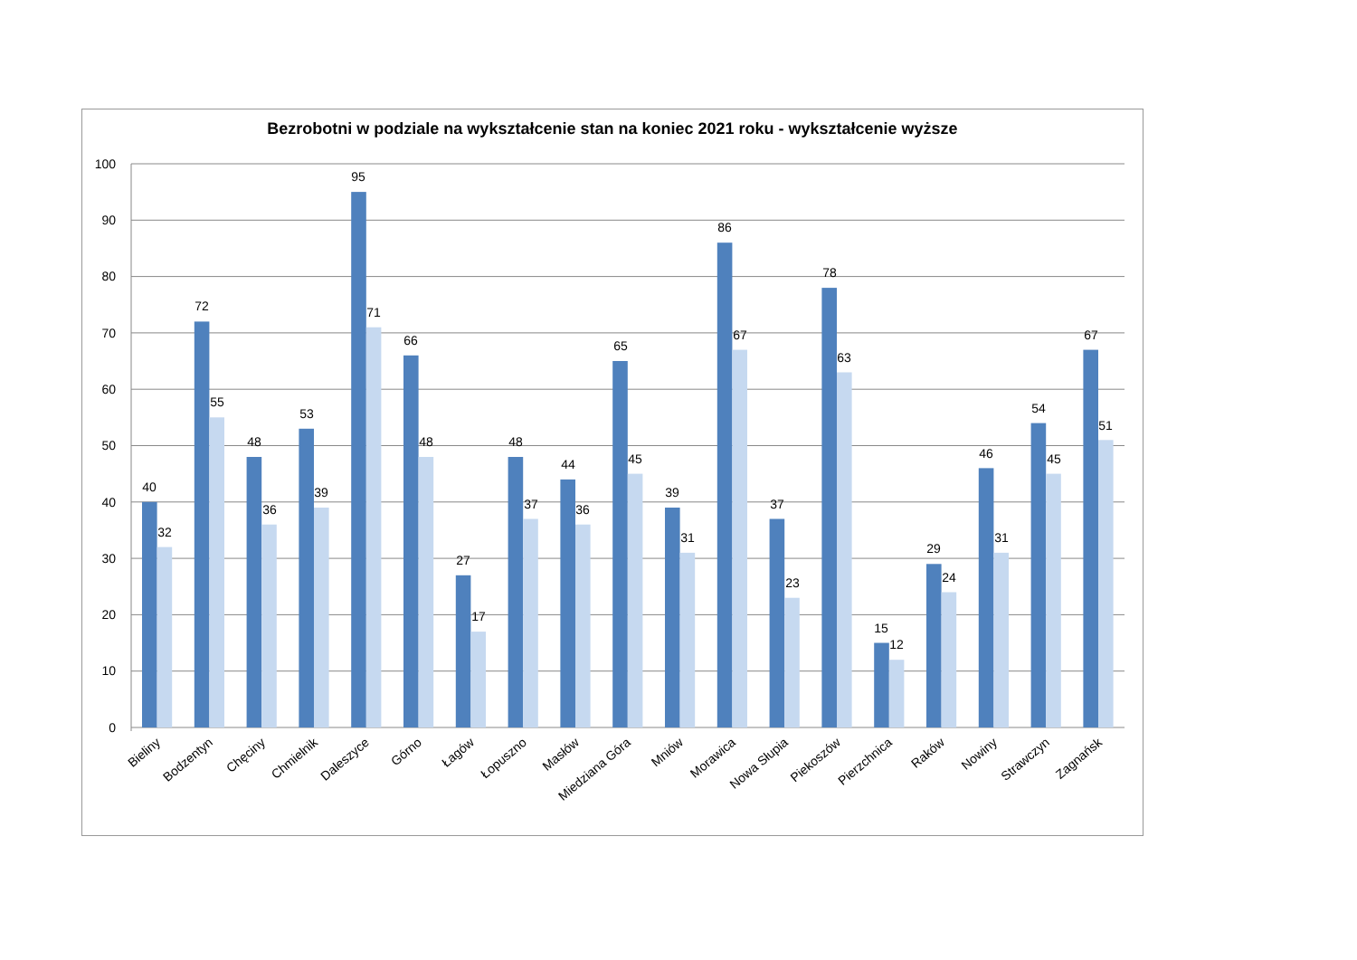Bezrobotni w podziale na wykształcenie stan na koniec 2021 roku - wykształcenie wyższe
100
90
80
70
60
50
40
30
20
10
0
40
32
72
55
48
36
53
39
95
71
66
48
27
17
48
37
44
36
65
45
39
31
86
67
37
23
78
63
15
12
29
24
46
31
54
45
67
51
Bieliny
Bodzentyn
Chęciny
Chmielnik
Daleszyce
Górno
Łagów
Łopuszno
Masłów
Miedziana Góra
Mniów
Morawica
Nowa Słupia
Piekoszów
Pierzchnica
Raków
Nowiny
Strawczyn
Zagnańsk